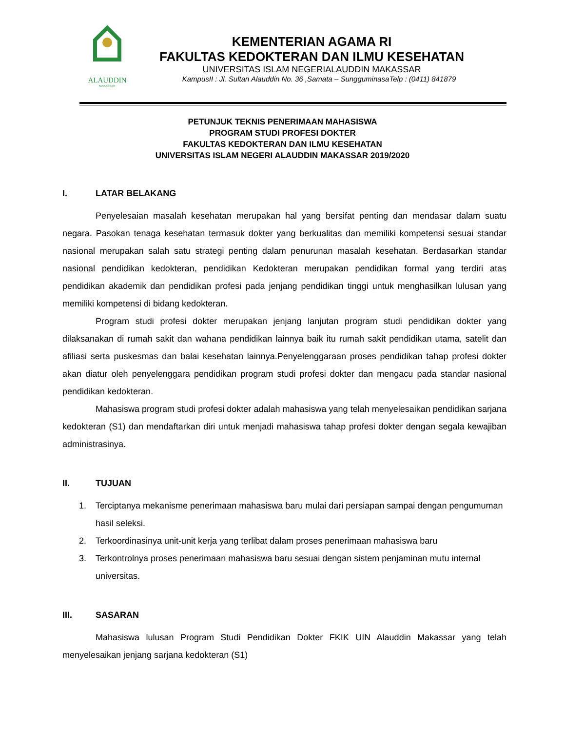ALAUDDIN
MAKASSAR
KEMENTERIAN AGAMA RI
FAKULTAS KEDOKTERAN DAN ILMU KESEHATAN
UNIVERSITAS ISLAM NEGERIALAUDDIN MAKASSAR
KampusII : Jl. Sultan Alauddin No. 36 ,Samata – SungguminasaTelp : (0411) 841879
PETUNJUK TEKNIS PENERIMAAN MAHASISWA
PROGRAM STUDI PROFESI DOKTER
FAKULTAS KEDOKTERAN DAN ILMU KESEHATAN
UNIVERSITAS ISLAM NEGERI ALAUDDIN MAKASSAR 2019/2020
I. LATAR BELAKANG
Penyelesaian masalah kesehatan merupakan hal yang bersifat penting dan mendasar dalam suatu negara. Pasokan tenaga kesehatan termasuk dokter yang berkualitas dan memiliki kompetensi sesuai standar nasional merupakan salah satu strategi penting dalam penurunan masalah kesehatan. Berdasarkan standar nasional pendidikan kedokteran, pendidikan Kedokteran merupakan pendidikan formal yang terdiri atas pendidikan akademik dan pendidikan profesi pada jenjang pendidikan tinggi untuk menghasilkan lulusan yang memiliki kompetensi di bidang kedokteran.
Program studi profesi dokter merupakan jenjang lanjutan program studi pendidikan dokter yang dilaksanakan di rumah sakit dan wahana pendidikan lainnya baik itu rumah sakit pendidikan utama, satelit dan afiliasi serta puskesmas dan balai kesehatan lainnya.Penyelenggaraan proses pendidikan tahap profesi dokter akan diatur oleh penyelenggara pendidikan program studi profesi dokter dan mengacu pada standar nasional pendidikan kedokteran.
Mahasiswa program studi profesi dokter adalah mahasiswa yang telah menyelesaikan pendidikan sarjana kedokteran (S1) dan mendaftarkan diri untuk menjadi mahasiswa tahap profesi dokter dengan segala kewajiban administrasinya.
II. TUJUAN
1. Terciptanya mekanisme penerimaan mahasiswa baru mulai dari persiapan sampai dengan pengumuman hasil seleksi.
2. Terkoordinasinya unit-unit kerja yang terlibat dalam proses penerimaan mahasiswa baru
3. Terkontrolnya proses penerimaan mahasiswa baru sesuai dengan sistem penjaminan mutu internal universitas.
III. SASARAN
Mahasiswa lulusan Program Studi Pendidikan Dokter FKIK UIN Alauddin Makassar yang telah menyelesaikan jenjang sarjana kedokteran (S1)